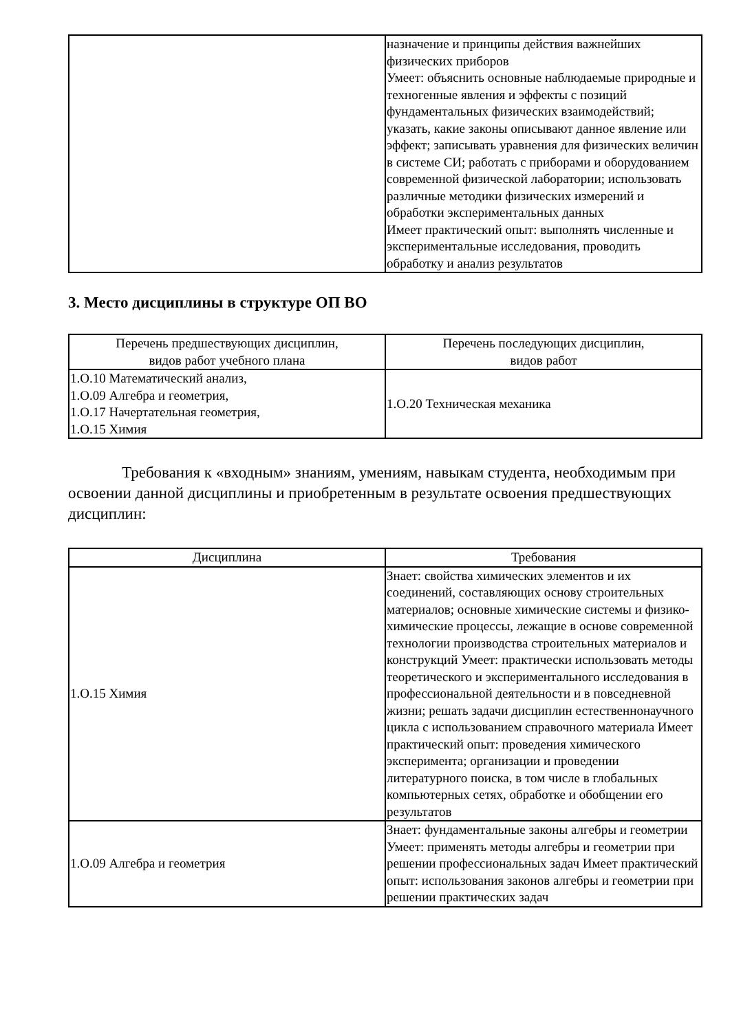| | назначение и принципы действия важнейших физических приборов Умеет: объяснить основные наблюдаемые природные и техногенные явления и эффекты с позиций фундаментальных физических взаимодействий; указать, какие законы описывают данное явление или эффект; записывать уравнения для физических величин в системе СИ; работать с приборами и оборудованием современной физической лаборатории; использовать различные методики физических измерений и обработки экспериментальных данных Имеет практический опыт: выполнять численные и экспериментальные исследования, проводить обработку и анализ результатов |
3. Место дисциплины в структуре ОП ВО
| Перечень предшествующих дисциплин, видов работ учебного плана | Перечень последующих дисциплин, видов работ |
| --- | --- |
| 1.О.10 Математический анализ, 1.О.09 Алгебра и геометрия, 1.О.17 Начертательная геометрия, 1.О.15 Химия | 1.О.20 Техническая механика |
Требования к «входным» знаниям, умениям, навыкам студента, необходимым при освоении данной дисциплины и приобретенным в результате освоения предшествующих дисциплин:
| Дисциплина | Требования |
| --- | --- |
| 1.О.15 Химия | Знает: свойства химических элементов и их соединений, составляющих основу строительных материалов; основные химические системы и физико-химические процессы, лежащие в основе современной технологии производства строительных материалов и конструкций Умеет: практически использовать методы теоретического и экспериментального исследования в профессиональной деятельности и в повседневной жизни; решать задачи дисциплин естественнонаучного цикла с использованием справочного материала Имеет практический опыт: проведения химического эксперимента; организации и проведении литературного поиска, в том числе в глобальных компьютерных сетях, обработке и обобщении его результатов |
| 1.О.09 Алгебра и геометрия | Знает: фундаментальные законы алгебры и геометрии Умеет: применять методы алгебры и геометрии при решении профессиональных задач Имеет практический опыт: использования законов алгебры и геометрии при решении практических задач |